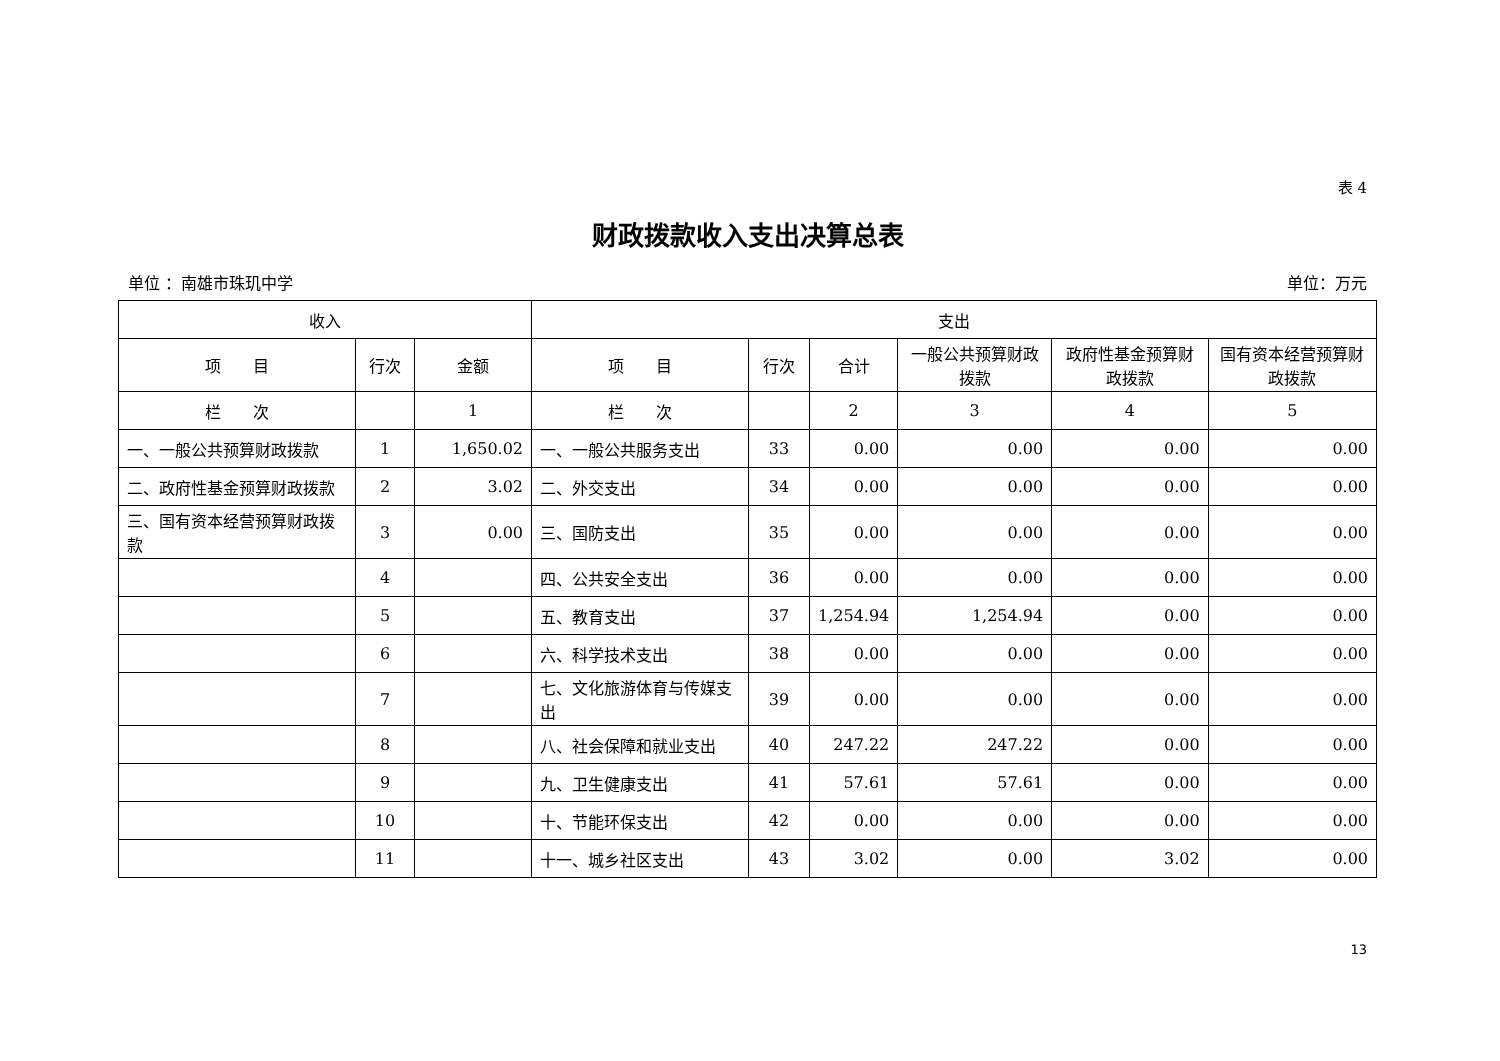表 4
财政拨款收入支出决算总表
单位 ：南雄市珠玑中学 单位：万元
| 收入 | | | 支出 | | | | | |
| --- | --- | --- | --- | --- | --- | --- | --- | --- |
| 项 目 | 行次 | 金额 | 项 目 | 行次 | 合计 | 一般公共预算财政拨款 | 政府性基金预算财政拨款 | 国有资本经营预算财政拨款 |
| 栏 次 | | 1 | 栏 次 | | 2 | 3 | 4 | 5 |
| 一、一般公共预算财政拨款 | 1 | 1,650.02 | 一、一般公共服务支出 | 33 | 0.00 | 0.00 | 0.00 | 0.00 |
| 二、政府性基金预算财政拨款 | 2 | 3.02 | 二、外交支出 | 34 | 0.00 | 0.00 | 0.00 | 0.00 |
| 三、国有资本经营预算财政拨款 | 3 | 0.00 | 三、国防支出 | 35 | 0.00 | 0.00 | 0.00 | 0.00 |
| | 4 | | 四、公共安全支出 | 36 | 0.00 | 0.00 | 0.00 | 0.00 |
| | 5 | | 五、教育支出 | 37 | 1,254.94 | 1,254.94 | 0.00 | 0.00 |
| | 6 | | 六、科学技术支出 | 38 | 0.00 | 0.00 | 0.00 | 0.00 |
| | 7 | | 七、文化旅游体育与传媒支出 | 39 | 0.00 | 0.00 | 0.00 | 0.00 |
| | 8 | | 八、社会保障和就业支出 | 40 | 247.22 | 247.22 | 0.00 | 0.00 |
| | 9 | | 九、卫生健康支出 | 41 | 57.61 | 57.61 | 0.00 | 0.00 |
| | 10 | | 十、节能环保支出 | 42 | 0.00 | 0.00 | 0.00 | 0.00 |
| | 11 | | 十一、城乡社区支出 | 43 | 3.02 | 0.00 | 3.02 | 0.00 |
13